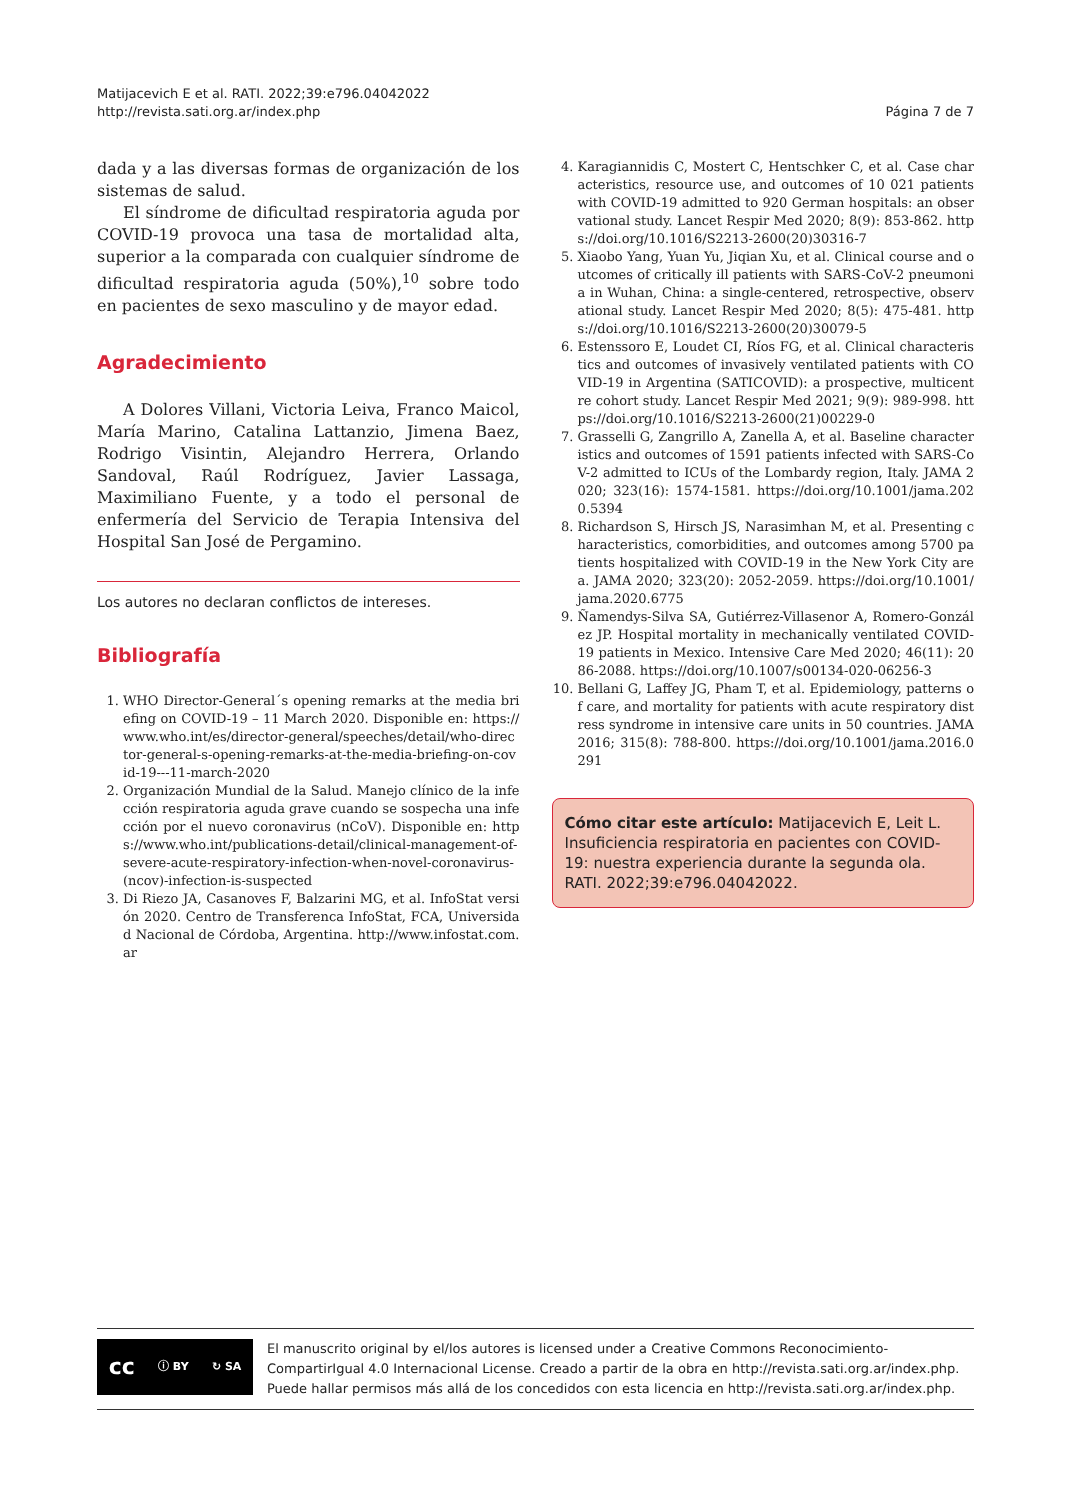Matijacevich E et al. RATI. 2022;39:e796.04042022
http://revista.sati.org.ar/index.php
Página 7 de 7
dada y a las diversas formas de organización de los sistemas de salud.
El síndrome de dificultad respiratoria aguda por COVID-19 provoca una tasa de mortalidad alta, superior a la comparada con cualquier síndrome de dificultad respiratoria aguda (50%),<sup>10</sup> sobre todo en pacientes de sexo masculino y de mayor edad.
Agradecimiento
A Dolores Villani, Victoria Leiva, Franco Maicol, María Marino, Catalina Lattanzio, Jimena Baez, Rodrigo Visintin, Alejandro Herrera, Orlando Sandoval, Raúl Rodríguez, Javier Lassaga, Maximiliano Fuente, y a todo el personal de enfermería del Servicio de Terapia Intensiva del Hospital San José de Pergamino.
Los autores no declaran conflictos de intereses.
Bibliografía
1. WHO Director-General´s opening remarks at the media briefing on COVID-19 – 11 March 2020. Disponible en: https://www.who.int/es/director-general/speeches/detail/who-director-general-s-opening-remarks-at-the-media-briefing-on-covid-19---11-march-2020
2. Organización Mundial de la Salud. Manejo clínico de la infección respiratoria aguda grave cuando se sospecha una infección por el nuevo coronavirus (nCoV). Disponible en: https://www.who.int/publications-detail/clinical-management-of-severe-acute-respiratory-infection-when-novel-coronavirus-(ncov)-infection-is-suspected
3. Di Riezo JA, Casanoves F, Balzarini MG, et al. InfoStat versión 2020. Centro de Transferenca InfoStat, FCA, Universidad Nacional de Córdoba, Argentina. http://www.infostat.com.ar
4. Karagiannidis C, Mostert C, Hentschker C, et al. Case characteristics, resource use, and outcomes of 10 021 patients with COVID-19 admitted to 920 German hospitals: an observational study. Lancet Respir Med 2020; 8(9): 853-862. https://doi.org/10.1016/S2213-2600(20)30316-7
5. Xiaobo Yang, Yuan Yu, Jiqian Xu, et al. Clinical course and outcomes of critically ill patients with SARS-CoV-2 pneumonia in Wuhan, China: a single-centered, retrospective, observational study. Lancet Respir Med 2020; 8(5): 475-481. https://doi.org/10.1016/S2213-2600(20)30079-5
6. Estenssoro E, Loudet CI, Ríos FG, et al. Clinical characteristics and outcomes of invasively ventilated patients with COVID-19 in Argentina (SATICOVID): a prospective, multicentre cohort study. Lancet Respir Med 2021; 9(9): 989-998. https://doi.org/10.1016/S2213-2600(21)00229-0
7. Grasselli G, Zangrillo A, Zanella A, et al. Baseline characteristics and outcomes of 1591 patients infected with SARS-CoV-2 admitted to ICUs of the Lombardy region, Italy. JAMA 2020; 323(16): 1574-1581. https://doi.org/10.1001/jama.2020.5394
8. Richardson S, Hirsch JS, Narasimhan M, et al. Presenting characteristics, comorbidities, and outcomes among 5700 patients hospitalized with COVID-19 in the New York City area. JAMA 2020; 323(20): 2052-2059. https://doi.org/10.1001/jama.2020.6775
9. Ñamendys-Silva SA, Gutiérrez-Villasenor A, Romero-González JP. Hospital mortality in mechanically ventilated COVID-19 patients in Mexico. Intensive Care Med 2020; 46(11): 2086-2088. https://doi.org/10.1007/s00134-020-06256-3
10. Bellani G, Laffey JG, Pham T, et al. Epidemiology, patterns of care, and mortality for patients with acute respiratory distress syndrome in intensive care units in 50 countries. JAMA 2016; 315(8): 788-800. https://doi.org/10.1001/jama.2016.0291
Cómo citar este artículo: Matijacevich E, Leit L. Insuficiencia respiratoria en pacientes con COVID-19: nuestra experiencia durante la segunda ola. RATI. 2022;39:e796.04042022.
cc ⓘ BY ↻ SA
El manuscrito original by el/los autores is licensed under a Creative Commons Reconocimiento-CompartirIgual 4.0 Internacional License. Creado a partir de la obra en http://revista.sati.org.ar/index.php. Puede hallar permisos más allá de los concedidos con esta licencia en http://revista.sati.org.ar/index.php.